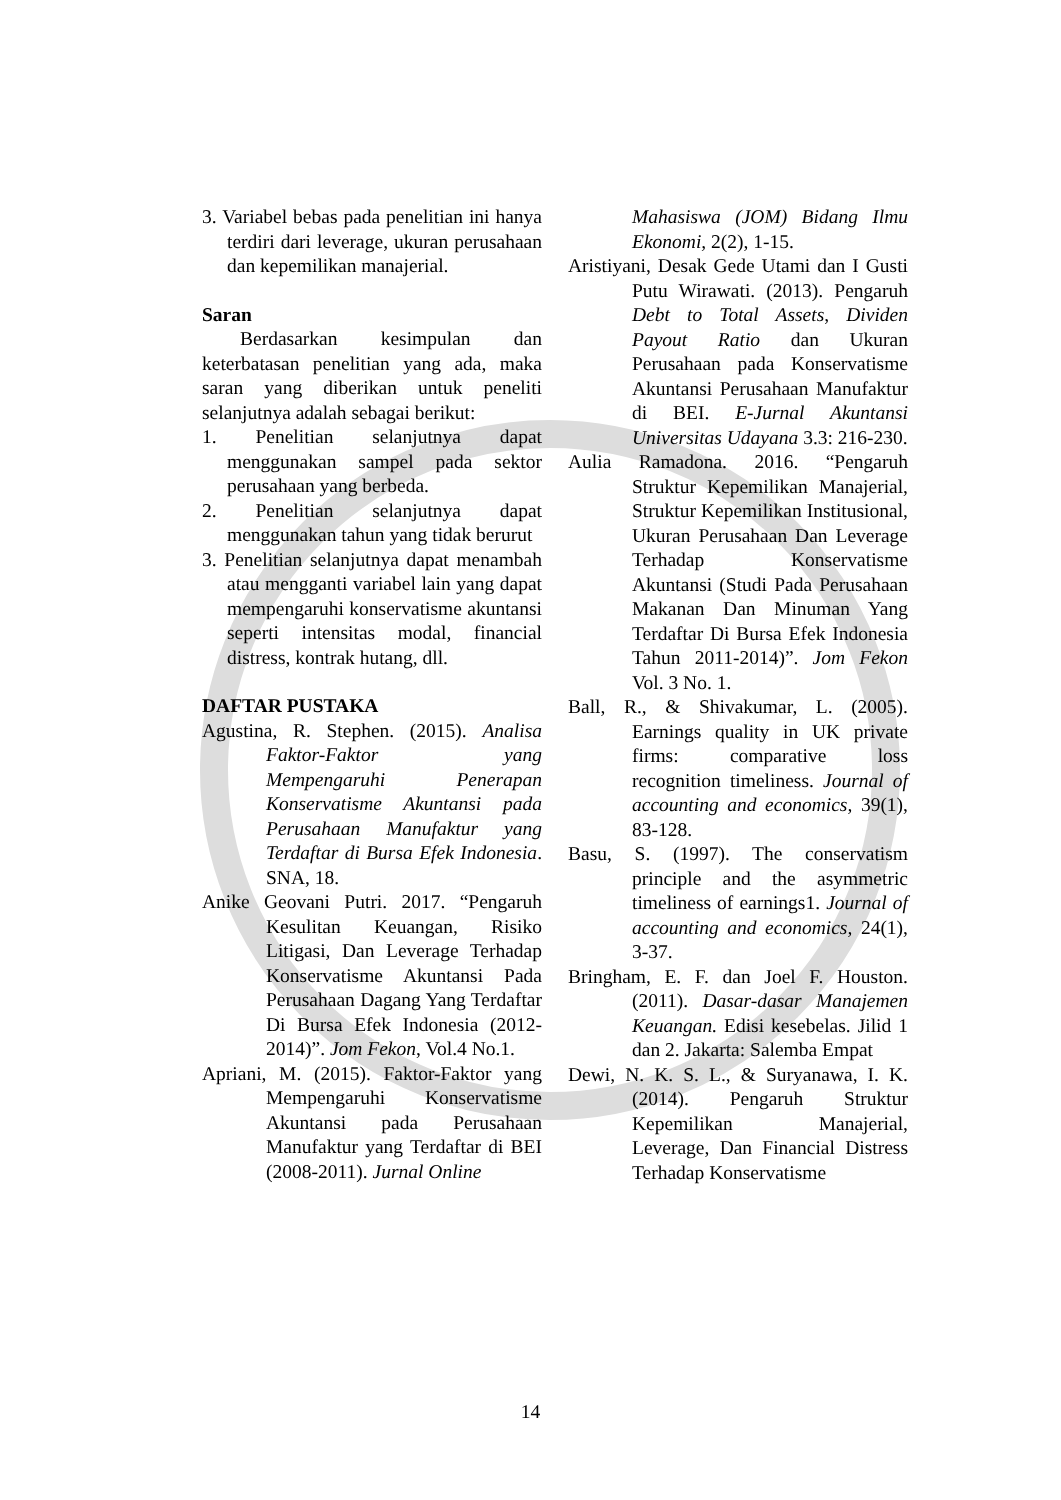3. Variabel bebas pada penelitian ini hanya terdiri dari leverage, ukuran perusahaan dan kepemilikan manajerial.
Saran
Berdasarkan kesimpulan dan keterbatasan penelitian yang ada, maka saran yang diberikan untuk peneliti selanjutnya adalah sebagai berikut:
1. Penelitian selanjutnya dapat menggunakan sampel pada sektor perusahaan yang berbeda.
2. Penelitian selanjutnya dapat menggunakan tahun yang tidak berurut
3. Penelitian selanjutnya dapat menambah atau mengganti variabel lain yang dapat mempengaruhi konservatisme akuntansi seperti intensitas modal, financial distress, kontrak hutang, dll.
DAFTAR PUSTAKA
Agustina, R. Stephen. (2015). Analisa Faktor-Faktor yang Mempengaruhi Penerapan Konservatisme Akuntansi pada Perusahaan Manufaktur yang Terdaftar di Bursa Efek Indonesia. SNA, 18.
Anike Geovani Putri. 2017. “Pengaruh Kesulitan Keuangan, Risiko Litigasi, Dan Leverage Terhadap Konservatisme Akuntansi Pada Perusahaan Dagang Yang Terdaftar Di Bursa Efek Indonesia (2012-2014)”. Jom Fekon, Vol.4 No.1.
Apriani, M. (2015). Faktor-Faktor yang Mempengaruhi Konservatisme Akuntansi pada Perusahaan Manufaktur yang Terdaftar di BEI (2008-2011). Jurnal Online
Mahasiswa (JOM) Bidang Ilmu Ekonomi, 2(2), 1-15.
Aristiyani, Desak Gede Utami dan I Gusti Putu Wirawati. (2013). Pengaruh Debt to Total Assets, Dividen Payout Ratio dan Ukuran Perusahaan pada Konservatisme Akuntansi Perusahaan Manufaktur di BEI. E-Jurnal Akuntansi Universitas Udayana 3.3: 216-230.
Aulia Ramadona. 2016. “Pengaruh Struktur Kepemilikan Manajerial, Struktur Kepemilikan Institusional, Ukuran Perusahaan Dan Leverage Terhadap Konservatisme Akuntansi (Studi Pada Perusahaan Makanan Dan Minuman Yang Terdaftar Di Bursa Efek Indonesia Tahun 2011-2014)”. Jom Fekon Vol. 3 No. 1.
Ball, R., & Shivakumar, L. (2005). Earnings quality in UK private firms: comparative loss recognition timeliness. Journal of accounting and economics, 39(1), 83-128.
Basu, S. (1997). The conservatism principle and the asymmetric timeliness of earnings1. Journal of accounting and economics, 24(1), 3-37.
Bringham, E. F. dan Joel F. Houston. (2011). Dasar-dasar Manajemen Keuangan. Edisi kesebelas. Jilid 1 dan 2. Jakarta: Salemba Empat
Dewi, N. K. S. L., & Suryanawa, I. K. (2014). Pengaruh Struktur Kepemilikan Manajerial, Leverage, Dan Financial Distress Terhadap Konservatisme
14